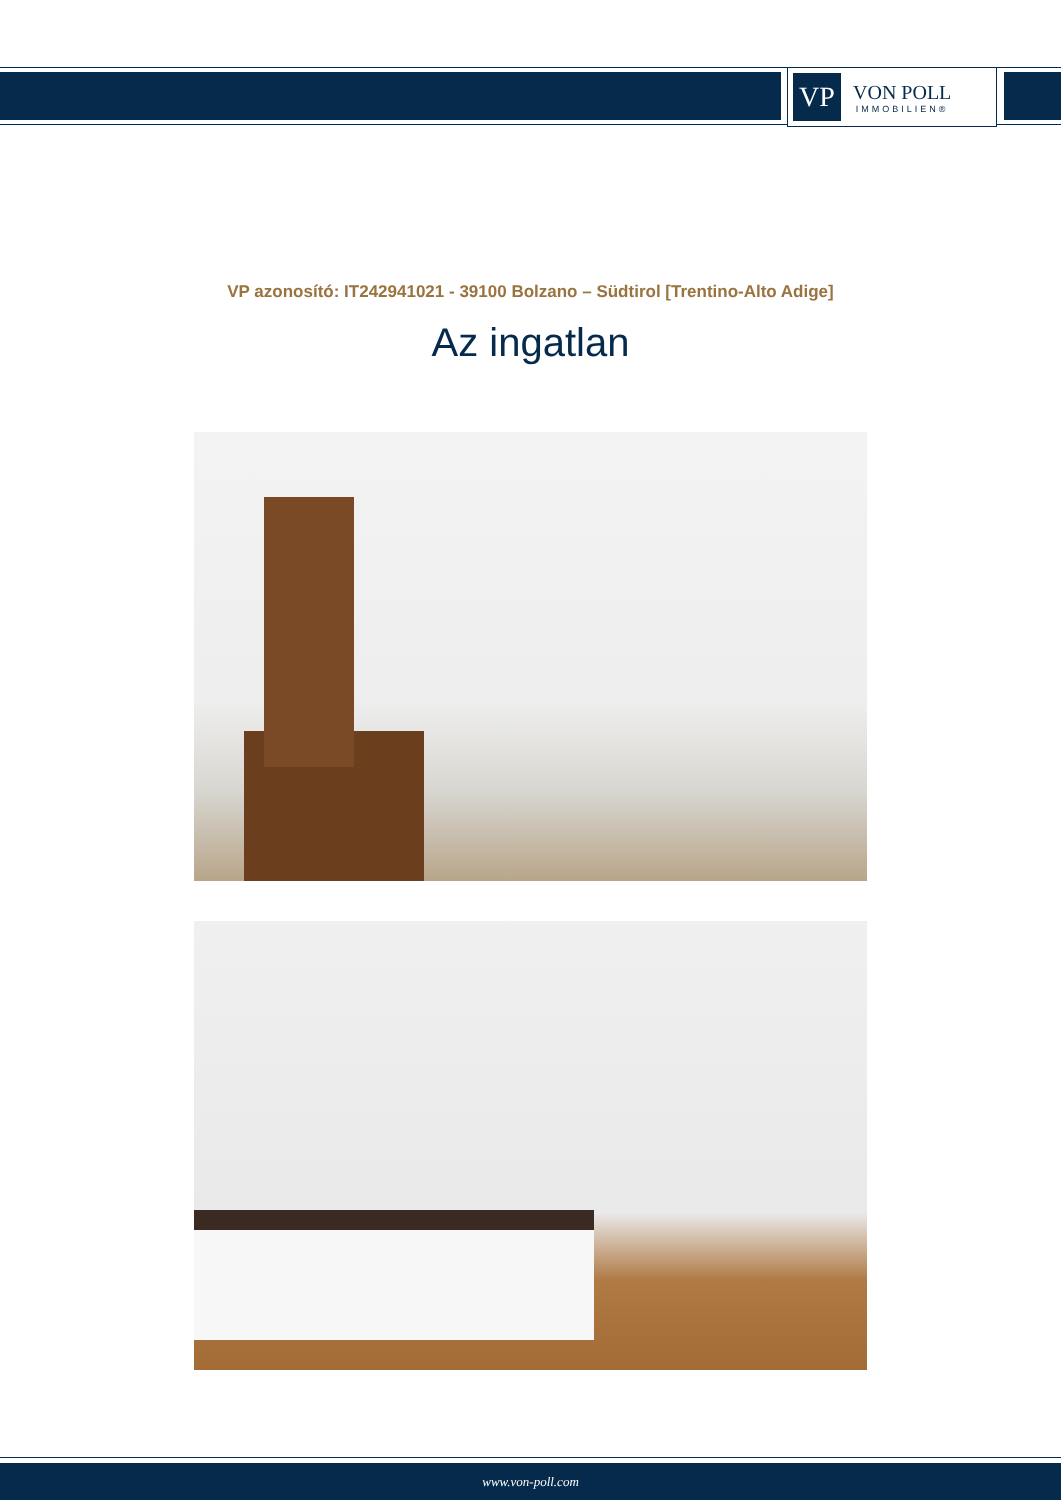VP
VON POLL
IMMOBILIEN®
VP azonosító: IT242941021 - 39100 Bolzano – Südtirol [Trentino-Alto Adige]
Az ingatlan
www.von-poll.com